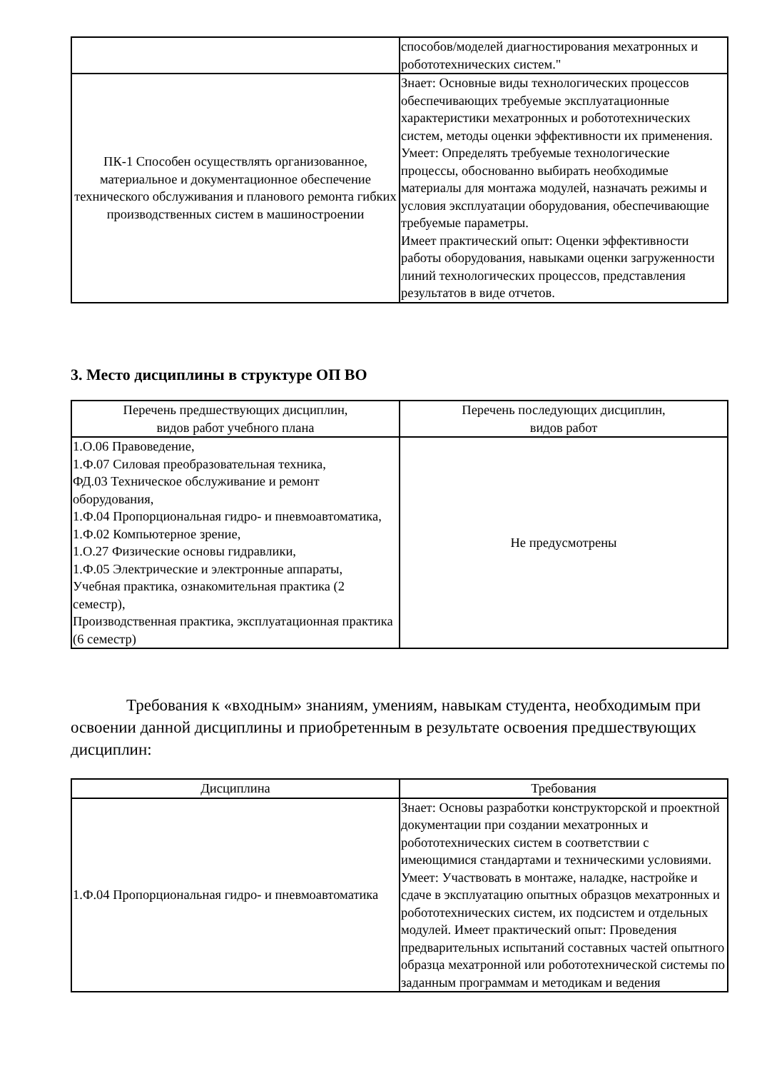| | способов/моделей диагностирования мехатронных и робототехнических систем." |
| ПК-1 Способен осуществлять организованное, материальное и документационное обеспечение технического обслуживания и планового ремонта гибких производственных систем в машиностроении | Знает: Основные виды технологических процессов обеспечивающих требуемые эксплуатационные характеристики мехатронных и робототехнических систем, методы оценки эффективности их применения. Умеет: Определять требуемые технологические процессы, обоснованно выбирать необходимые материалы для монтажа модулей, назначать режимы и условия эксплуатации оборудования, обеспечивающие требуемые параметры. Имеет практический опыт: Оценки эффективности работы оборудования, навыками оценки загруженности линий технологических процессов, представления результатов в виде отчетов. |
3. Место дисциплины в структуре ОП ВО
| Перечень предшествующих дисциплин, видов работ учебного плана | Перечень последующих дисциплин, видов работ |
| --- | --- |
| 1.О.06 Правоведение, 1.Ф.07 Силовая преобразовательная техника, ФД.03 Техническое обслуживание и ремонт оборудования, 1.Ф.04 Пропорциональная гидро- и пневмоавтоматика, 1.Ф.02 Компьютерное зрение, 1.О.27 Физические основы гидравлики, 1.Ф.05 Электрические и электронные аппараты, Учебная практика, ознакомительная практика (2 семестр), Производственная практика, эксплуатационная практика (6 семестр) | Не предусмотрены |
Требования к «входным» знаниям, умениям, навыкам студента, необходимым при освоении данной дисциплины и приобретенным в результате освоения предшествующих дисциплин:
| Дисциплина | Требования |
| --- | --- |
| 1.Ф.04 Пропорциональная гидро- и пневмоавтоматика | Знает: Основы разработки конструкторской и проектной документации при создании мехатронных и робототехнических систем в соответствии с имеющимися стандартами и техническими условиями. Умеет: Участвовать в монтаже, наладке, настройке и сдаче в эксплуатацию опытных образцов мехатронных и робототехнических систем, их подсистем и отдельных модулей. Имеет практический опыт: Проведения предварительных испытаний составных частей опытного образца мехатронной или робототехнической системы по заданным программам и методикам и ведения |